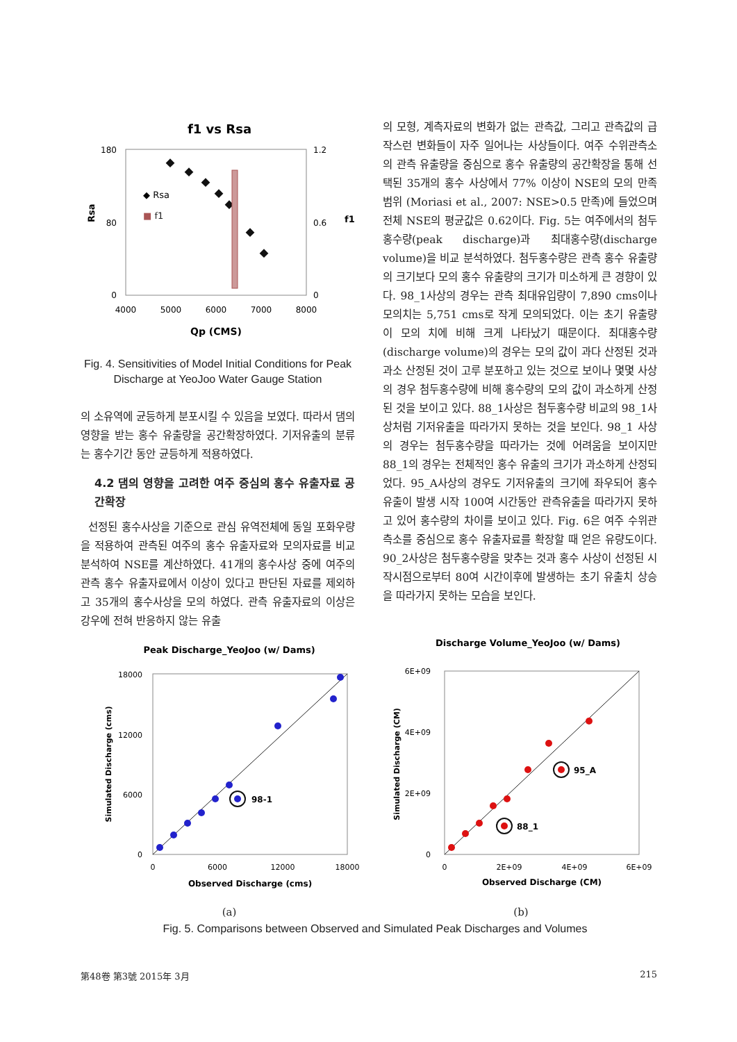f1 vs Rsa
180
80
0
1.2
0.6
0
4000
5000
6000
7000
8000
Qp (CMS)
Rsa
f1
◆ Rsa
■ f1
Fig. 4. Sensitivities of Model Initial Conditions for Peak Discharge at YeoJoo Water Gauge Station
의 소유역에 균등하게 분포시킬 수 있음을 보였다. 따라서 댐의 영향을 받는 홍수 유출량을 공간확장하였다. 기저유출의 분류는 홍수기간 동안 균등하게 적용하였다.
4.2 댐의 영향을 고려한 여주 중심의 홍수 유출자료 공간확장
선정된 홍수사상을 기준으로 관심 유역전체에 동일 포화우량을 적용하여 관측된 여주의 홍수 유출자료와 모의자료를 비교 분석하여 NSE를 계산하였다. 41개의 홍수사상 중에 여주의 관측 홍수 유출자료에서 이상이 있다고 판단된 자료를 제외하고 35개의 홍수사상을 모의 하였다. 관측 유출자료의 이상은 강우에 전혀 반응하지 않는 유출
의 모형, 계측자료의 변화가 없는 관측값, 그리고 관측값의 급작스런 변화들이 자주 일어나는 사상들이다. 여주 수위관측소의 관측 유출량을 중심으로 홍수 유출량의 공간확장을 통해 선택된 35개의 홍수 사상에서 77% 이상이 NSE의 모의 만족범위 (Moriasi et al., 2007: NSE>0.5 만족)에 들었으며 전체 NSE의 평균값은 0.62이다. Fig. 5는 여주에서의 첨두홍수량(peak discharge)과 최대홍수량(discharge volume)을 비교 분석하였다. 첨두홍수량은 관측 홍수 유출량의 크기보다 모의 홍수 유출량의 크기가 미소하게 큰 경향이 있다. 98_1사상의 경우는 관측 최대유입량이 7,890 cms이나 모의치는 5,751 cms로 작게 모의되었다. 이는 초기 유출량이 모의 치에 비해 크게 나타났기 때문이다. 최대홍수량(discharge volume)의 경우는 모의 값이 과다 산정된 것과 과소 산정된 것이 고루 분포하고 있는 것으로 보이나 몇몇 사상의 경우 첨두홍수량에 비해 홍수량의 모의 값이 과소하게 산정된 것을 보이고 있다. 88_1사상은 첨두홍수량 비교의 98_1사상처럼 기저유출을 따라가지 못하는 것을 보인다. 98_1 사상의 경우는 첨두홍수량을 따라가는 것에 어려움을 보이지만 88_1의 경우는 전체적인 홍수 유출의 크기가 과소하게 산정되었다. 95_A사상의 경우도 기저유출의 크기에 좌우되어 홍수유출이 발생 시작 100여 시간동안 관측유출을 따라가지 못하고 있어 홍수량의 차이를 보이고 있다. Fig. 6은 여주 수위관측소를 중심으로 홍수 유출자료를 확장할 때 얻은 유량도이다. 90_2사상은 첨두홍수량을 맞추는 것과 홍수 사상이 선정된 시작시점으로부터 80여 시간이후에 발생하는 초기 유출치 상승을 따라가지 못하는 모습을 보인다.
Peak Discharge_YeoJoo (w/ Dams)
18000
12000
6000
0
0
6000
12000
18000
Observed Discharge (cms)
Simulated Discharge (cms)
98-1
(a)
Discharge Volume_YeoJoo (w/ Dams)
6E+09
4E+09
2E+09
0
0
2E+09
4E+09
6E+09
Observed Discharge (CM)
Simulated Discharge (CM)
95_A
88_1
(b)
Fig. 5. Comparisons between Observed and Simulated Peak Discharges and Volumes
第48卷 第3號 2015年 3月 215